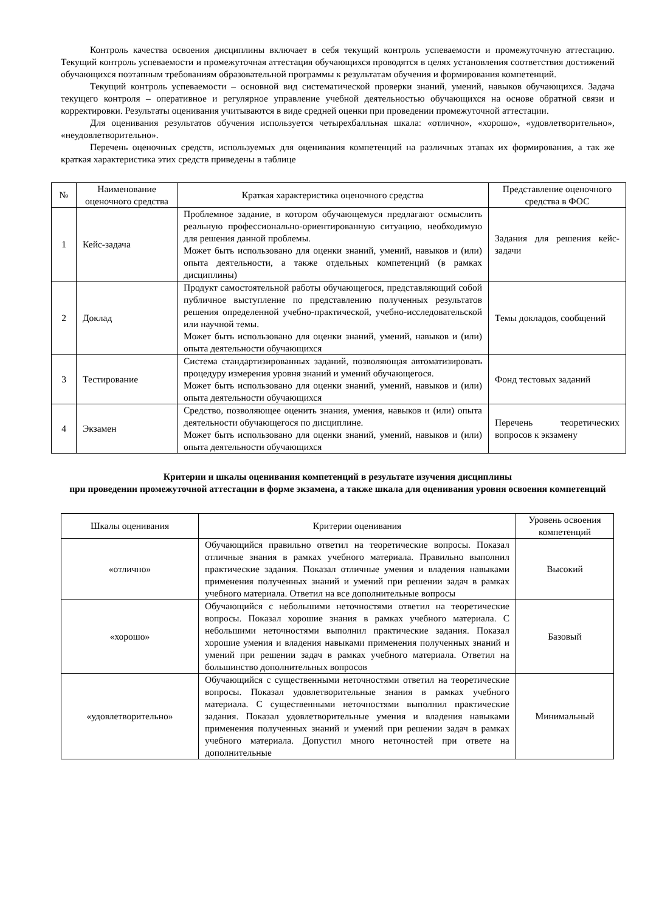Контроль качества освоения дисциплины включает в себя текущий контроль успеваемости и промежуточную аттестацию. Текущий контроль успеваемости и промежуточная аттестация обучающихся проводятся в целях установления соответствия достижений обучающихся поэтапным требованиям образовательной программы к результатам обучения и формирования компетенций.
Текущий контроль успеваемости – основной вид систематической проверки знаний, умений, навыков обучающихся. Задача текущего контроля – оперативное и регулярное управление учебной деятельностью обучающихся на основе обратной связи и корректировки. Результаты оценивания учитываются в виде средней оценки при проведении промежуточной аттестации.
Для оценивания результатов обучения используется четырехбалльная шкала: «отлично», «хорошо», «удовлетворительно», «неудовлетворительно».
Перечень оценочных средств, используемых для оценивания компетенций на различных этапах их формирования, а так же краткая характеристика этих средств приведены в таблице
| № | Наименование оценочного средства | Краткая характеристика оценочного средства | Представление оценочного средства в ФОС |
| --- | --- | --- | --- |
| 1 | Кейс-задача | Проблемное задание, в котором обучающемуся предлагают осмыслить реальную профессионально-ориентированную ситуацию, необходимую для решения данной проблемы. Может быть использовано для оценки знаний, умений, навыков и (или) опыта деятельности, а также отдельных компетенций (в рамках дисциплины) | Задания для решения кейс-задачи |
| 2 | Доклад | Продукт самостоятельной работы обучающегося, представляющий собой публичное выступление по представлению полученных результатов решения определенной учебно-практической, учебно-исследовательской или научной темы. Может быть использовано для оценки знаний, умений, навыков и (или) опыта деятельности обучающихся | Темы докладов, сообщений |
| 3 | Тестирование | Система стандартизированных заданий, позволяющая автоматизировать процедуру измерения уровня знаний и умений обучающегося. Может быть использовано для оценки знаний, умений, навыков и (или) опыта деятельности обучающихся | Фонд тестовых заданий |
| 4 | Экзамен | Средство, позволяющее оценить знания, умения, навыков и (или) опыта деятельности обучающегося по дисциплине. Может быть использовано для оценки знаний, умений, навыков и (или) опыта деятельности обучающихся | Перечень теоретических вопросов к экзамену |
Критерии и шкалы оценивания компетенций в результате изучения дисциплины
при проведении промежуточной аттестации в форме экзамена, а также шкала для оценивания уровня освоения компетенций
| Шкалы оценивания | Критерии оценивания | Уровень освоения компетенций |
| --- | --- | --- |
| «отлично» | Обучающийся правильно ответил на теоретические вопросы. Показал отличные знания в рамках учебного материала. Правильно выполнил практические задания. Показал отличные умения и владения навыками применения полученных знаний и умений при решении задач в рамках учебного материала. Ответил на все дополнительные вопросы | Высокий |
| «хорошо» | Обучающийся с небольшими неточностями ответил на теоретические вопросы. Показал хорошие знания в рамках учебного материала. С небольшими неточностями выполнил практические задания. Показал хорошие умения и владения навыками применения полученных знаний и умений при решении задач в рамках учебного материала. Ответил на большинство дополнительных вопросов | Базовый |
| «удовлетворительно» | Обучающийся с существенными неточностями ответил на теоретические вопросы. Показал удовлетворительные знания в рамках учебного материала. С существенными неточностями выполнил практические задания. Показал удовлетворительные умения и владения навыками применения полученных знаний и умений при решении задач в рамках учебного материала. Допустил много неточностей при ответе на дополнительные | Минимальный |